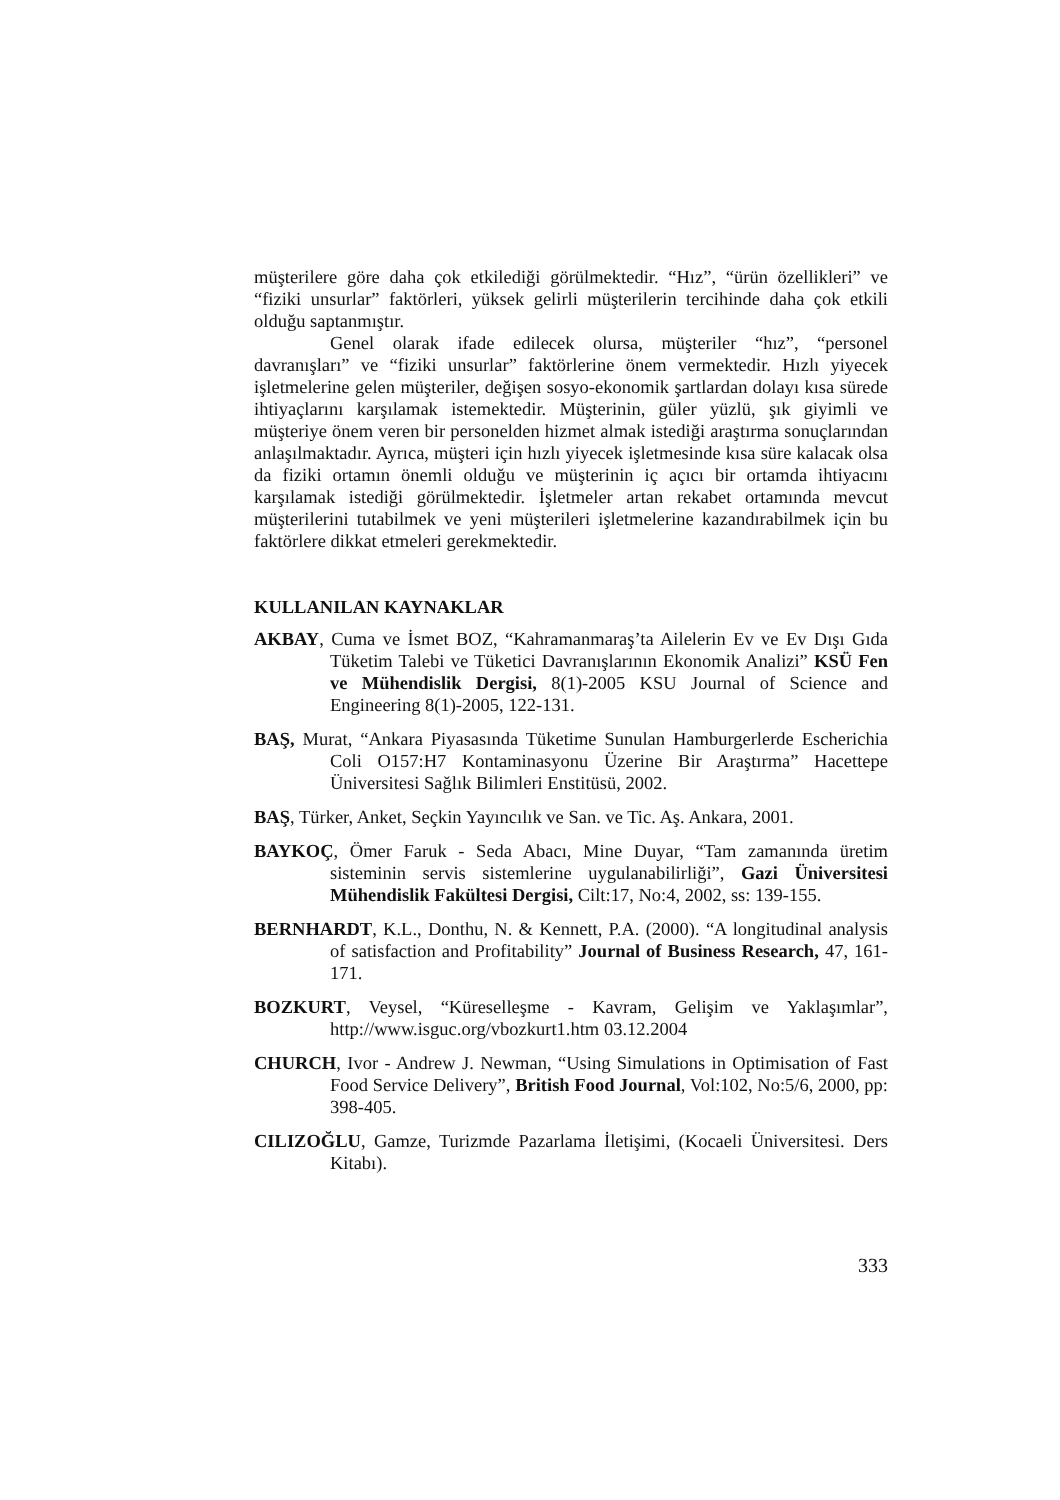müşterilere göre daha çok etkilediği görülmektedir. “Hız”, “ürün özellikleri” ve “fiziki unsurlar” faktörleri, yüksek gelirli müşterilerin tercihinde daha çok etkili olduğu saptanmıştır.
Genel olarak ifade edilecek olursa, müşteriler “hız”, “personel davranışları” ve “fiziki unsurlar” faktörlerine önem vermektedir. Hızlı yiyecek işletmelerine gelen müşteriler, değişen sosyo-ekonomik şartlardan dolayı kısa sürede ihtiyaçlarını karşılamak istemektedir. Müşterinin, güler yüzlü, şık giyimli ve müşteriye önem veren bir personelden hizmet almak istediği araştırma sonuçlarından anlaşılmaktadır. Ayrıca, müşteri için hızlı yiyecek işletmesinde kısa süre kalacak olsa da fiziki ortamın önemli olduğu ve müşterinin iç açıcı bir ortamda ihtiyacını karşılamak istediği görülmektedir. İşletmeler artan rekabet ortamında mevcut müşterilerini tutabilmek ve yeni müşterileri işletmelerine kazandırabilmek için bu faktörlere dikkat etmeleri gerekmektedir.
KULLANILAN KAYNAKLAR
AKBAY, Cuma ve İsmet BOZ, “Kahramanmaraş’ta Ailelerin Ev ve Ev Dışı Gıda Tüketim Talebi ve Tüketici Davranışlarının Ekonomik Analizi” KSÜ Fen ve Mühendislik Dergisi, 8(1)-2005 KSU Journal of Science and Engineering 8(1)-2005, 122-131.
BAŞ, Murat, “Ankara Piyasasında Tüketime Sunulan Hamburgerlerde Escherichia Coli O157:H7 Kontaminasyonu Üzerine Bir Araştırma” Hacettepe Üniversitesi Sağlık Bilimleri Enstitüsü, 2002.
BAŞ, Türker, Anket, Seçkin Yayıncılık ve San. ve Tic. Aş. Ankara, 2001.
BAYKOÇ, Ömer Faruk - Seda Abacı, Mine Duyar, “Tam zamanında üretim sisteminin servis sistemlerine uygulanabilirliği”, Gazi Üniversitesi Mühendislik Fakültesi Dergisi, Cilt:17, No:4, 2002, ss: 139-155.
BERNHARDT, K.L., Donthu, N. & Kennett, P.A. (2000). “A longitudinal analysis of satisfaction and Profitability” Journal of Business Research, 47, 161-171.
BOZKURT, Veysel, “Küreselleşme - Kavram, Gelişim ve Yaklaşımlar”, http://www.isguc.org/vbozkurt1.htm 03.12.2004
CHURCH, Ivor - Andrew J. Newman, “Using Simulations in Optimisation of Fast Food Service Delivery”, British Food Journal, Vol:102, No:5/6, 2000, pp: 398-405.
CILIZOĞLU, Gamze, Turizmde Pazarlama İletişimi, (Kocaeli Üniversitesi. Ders Kitabı).
333